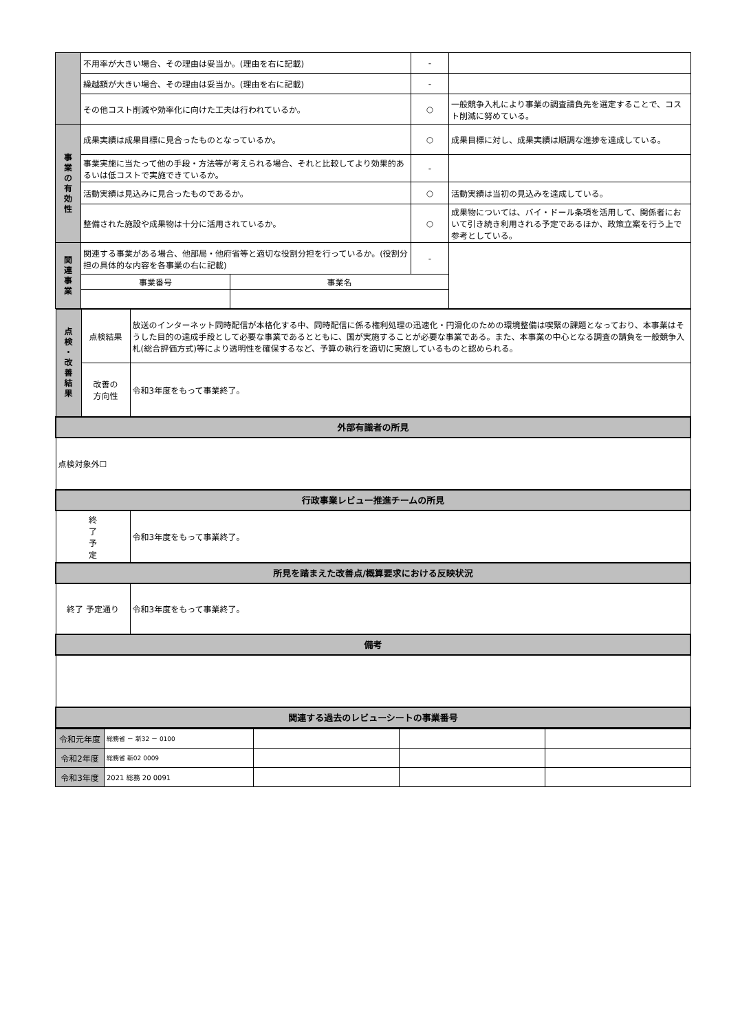| | 不用率が大きい場合、その理由は妥当か。(理由を右に記載) | | - | |
| | 繰越額が大きい場合、その理由は妥当か。(理由を右に記載) | | - | |
| | その他コスト削減や効率化に向けた工夫は行われているか。 | | ○ | 一般競争入札により事業の調査請負先を選定することで、コスト削減に努めている。 |
| 事 業 の 有 効 性 | 成果実績は成果目標に見合ったものとなっているか。 | | ○ | 成果目標に対し、成果実績は順調な進捗を達成している。 |
| | 事業実施に当たって他の手段・方法等が考えられる場合、それと比較してより効果的あるいは低コストで実施できているか。 | | - | |
| | 活動実績は見込みに見合ったものであるか。 | | ○ | 活動実績は当初の見込みを達成している。 |
| | 整備された施設や成果物は十分に活用されているか。 | | ○ | 成果物については、バイ・ドール条項を活用して、関係者において引き続き利用される予定であるほか、政策立案を行う上で参考としている。 |
| 関 連 事 業 | 関連する事業がある場合、他部局・他府省等と適切な役割分担を行っているか。(役割分担の具体的な内容を各事業の右に記載) | | - | |
| | 事業番号 | 事業名 | | |
| 点 検 ・ 改 善 結 果 | 点検結果 | 放送のインターネット同時配信が本格化する中、同時配信に係る権利処理の迅速化・円滑化のための環境整備は喫緊の課題となっており、本事業はそうした目的の達成手段として必要な事業であるとともに、国が実施することが必要な事業である。また、本事業の中心となる調査の請負を一般競争入札(総合評価方式)等により透明性を確保するなど、予算の執行を適切に実施しているものと認められる。 |
| | 改善の 方向性 | 令和3年度をもって事業終了。 |
| 外部有識者の所見 | | |
| 点検対象外☐ | | |
| 行政事業レビュー推進チームの所見 | | |
| 終 了 予 定 | | 令和3年度をもって事業終了。 |
| 所見を踏まえた改善点/概算要求における反映状況 | | |
| 終了 予定通り | | 令和3年度をもって事業終了。 |
| 備考 | | |
| 関連する過去のレビューシートの事業番号 | | |
| 令和元年度 | 総務省 － 新32 － 0100 | | | |
| 令和2年度 | 総務省 新02 0009 | | | |
| 令和3年度 | 2021 総務 20 0091 | | | |